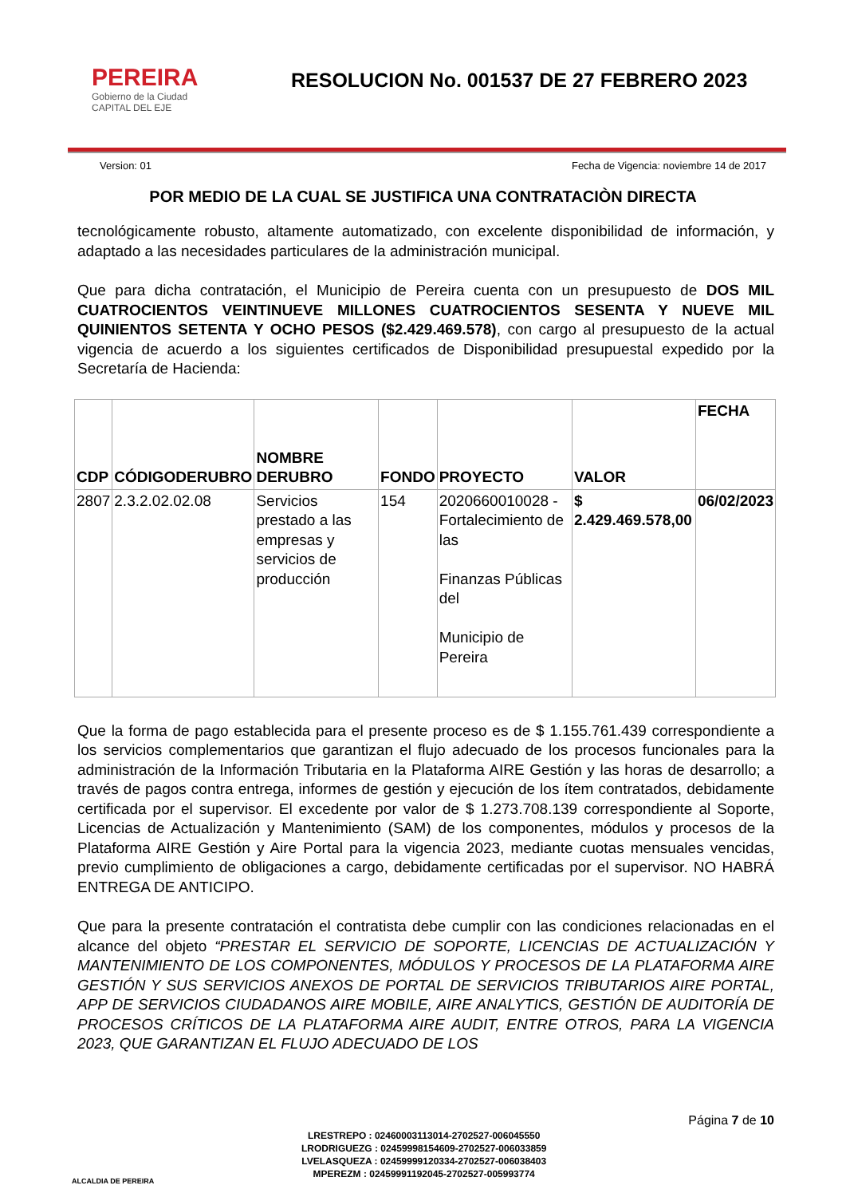PEREIRA
Gobierno de la Ciudad
CAPITAL DEL EJE
RESOLUCION No. 001537 DE 27 FEBRERO 2023
Version: 01 Fecha de Vigencia: noviembre 14 de 2017
POR MEDIO DE LA CUAL SE JUSTIFICA UNA CONTRATACIÒN DIRECTA
tecnológicamente robusto, altamente automatizado, con excelente disponibilidad de información, y adaptado a las necesidades particulares de la administración municipal.
Que para dicha contratación, el Municipio de Pereira cuenta con un presupuesto de DOS MIL CUATROCIENTOS VEINTINUEVE MILLONES CUATROCIENTOS SESENTA Y NUEVE MIL QUINIENTOS SETENTA Y OCHO PESOS ($2.429.469.578), con cargo al presupuesto de la actual vigencia de acuerdo a los siguientes certificados de Disponibilidad presupuestal expedido por la Secretaría de Hacienda:
| CDP | CÓDIGODERUBRO | NOMBRE DERUBRO | FONDO | PROYECTO | VALOR | FECHA |
| --- | --- | --- | --- | --- | --- | --- |
| 2807 | 2.3.2.02.02.08 | Servicios prestado a las empresas y servicios de producción | 154 | 2020660010028 - Fortalecimiento de las Finanzas Públicas del Municipio de Pereira | $ 2.429.469.578,00 | 06/02/2023 |
Que la forma de pago establecida para el presente proceso es de $ 1.155.761.439 correspondiente a los servicios complementarios que garantizan el flujo adecuado de los procesos funcionales para la administración de la Información Tributaria en la Plataforma AIRE Gestión y las horas de desarrollo; a través de pagos contra entrega, informes de gestión y ejecución de los ítem contratados, debidamente certificada por el supervisor. El excedente por valor de $ 1.273.708.139 correspondiente al Soporte, Licencias de Actualización y Mantenimiento (SAM) de los componentes, módulos y procesos de la Plataforma AIRE Gestión y Aire Portal para la vigencia 2023, mediante cuotas mensuales vencidas, previo cumplimiento de obligaciones a cargo, debidamente certificadas por el supervisor. NO HABRÁ ENTREGA DE ANTICIPO.
Que para la presente contratación el contratista debe cumplir con las condiciones relacionadas en el alcance del objeto “PRESTAR EL SERVICIO DE SOPORTE, LICENCIAS DE ACTUALIZACIÓN Y MANTENIMIENTO DE LOS COMPONENTES, MÓDULOS Y PROCESOS DE LA PLATAFORMA AIRE GESTIÓN Y SUS SERVICIOS ANEXOS DE PORTAL DE SERVICIOS TRIBUTARIOS AIRE PORTAL, APP DE SERVICIOS CIUDADANOS AIRE MOBILE, AIRE ANALYTICS, GESTIÓN DE AUDITORÍA DE PROCESOS CRÍTICOS DE LA PLATAFORMA AIRE AUDIT, ENTRE OTROS, PARA LA VIGENCIA 2023, QUE GARANTIZAN EL FLUJO ADECUADO DE LOS
ALCALDIA DE PEREIRA
LRESTREPO : 02460003113014-2702527-006045550
LRODRIGUEZG : 02459998154609-2702527-006033859
LVELASQUEZA : 02459999120334-2702527-006038403
MPEREZM : 02459991192045-2702527-005993774
Página 7 de 10